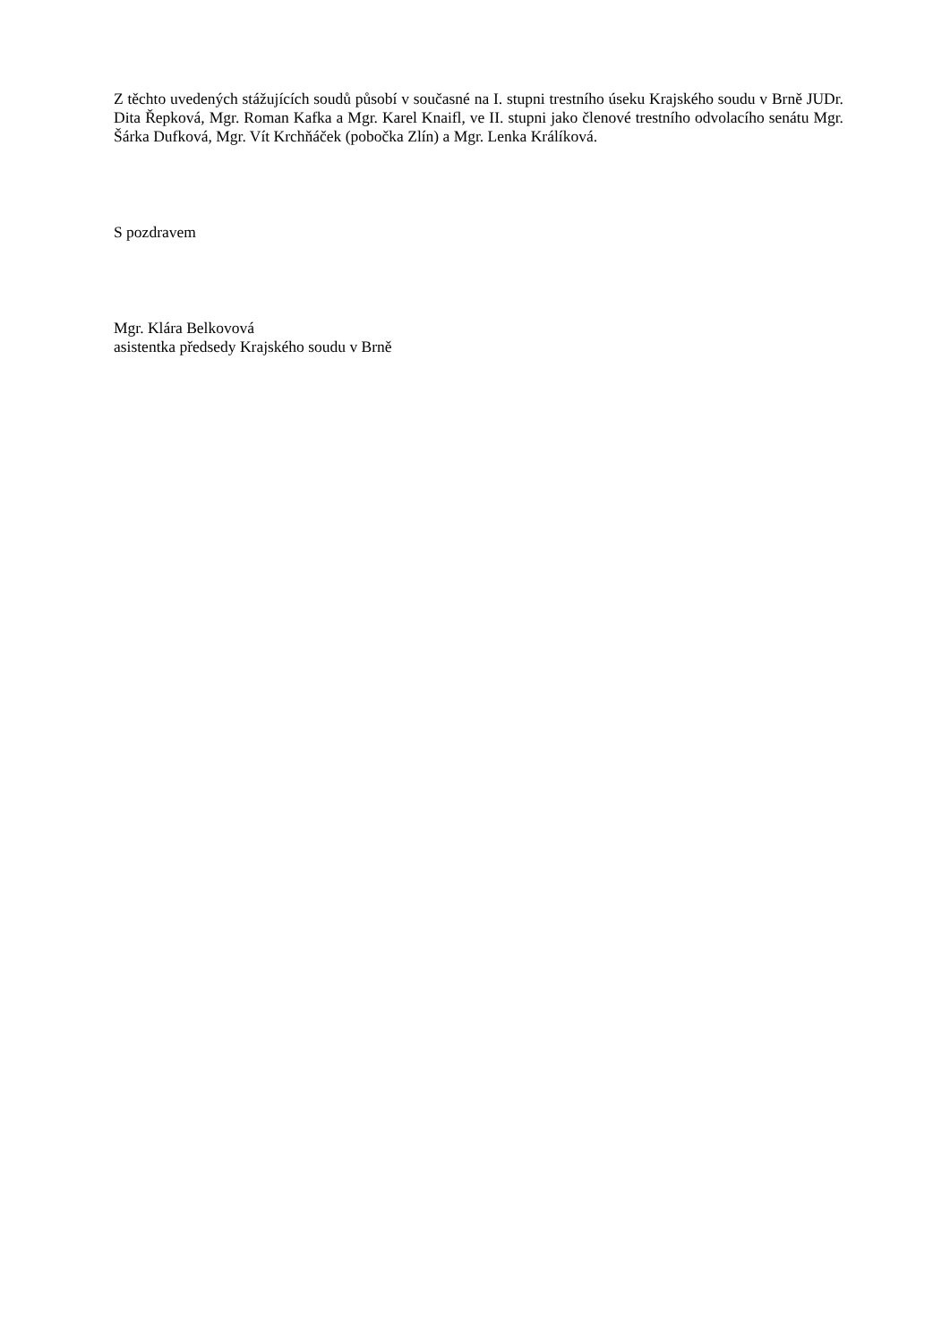Z těchto uvedených stážujících soudů působí v současné na I. stupni trestního úseku Krajského soudu v Brně JUDr. Dita Řepková, Mgr. Roman Kafka a Mgr. Karel Knaifl, ve II. stupni jako členové trestního odvolacího senátu Mgr. Šárka Dufková, Mgr. Vít Krchňáček (pobočka Zlín) a Mgr. Lenka Králíková.
S pozdravem
Mgr. Klára Belkovová
asistentka předsedy Krajského soudu v Brně